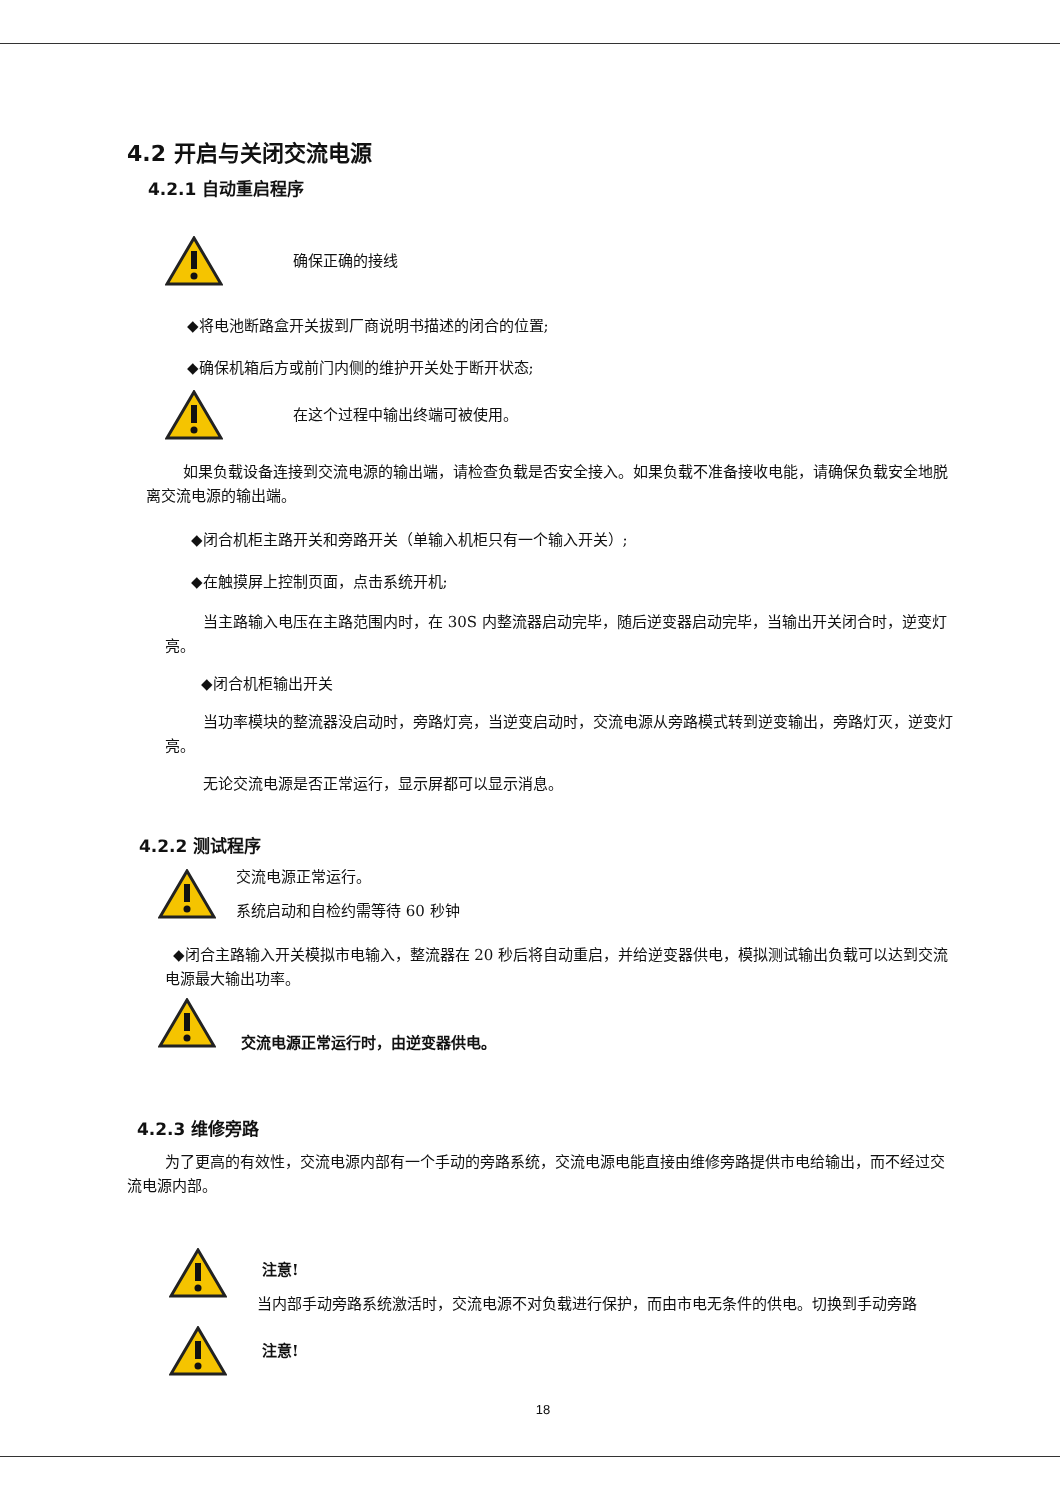4.2 开启与关闭交流电源
4.2.1 自动重启程序
确保正确的接线
◆将电池断路盒开关拔到厂商说明书描述的闭合的位置;
◆确保机箱后方或前门内侧的维护开关处于断开状态;
在这个过程中输出终端可被使用。
如果负载设备连接到交流电源的输出端，请检查负载是否安全接入。如果负载不准备接收电能，请确保负载安全地脱离交流电源的输出端。
◆闭合机柜主路开关和旁路开关（单输入机柜只有一个输入开关）;
◆在触摸屏上控制页面，点击系统开机;
当主路输入电压在主路范围内时，在 30S 内整流器启动完毕，随后逆变器启动完毕，当输出开关闭合时，逆变灯亮。
◆闭合机柜输出开关
当功率模块的整流器没启动时，旁路灯亮，当逆变启动时，交流电源从旁路模式转到逆变输出，旁路灯灭，逆变灯亮。
无论交流电源是否正常运行，显示屏都可以显示消息。
4.2.2 测试程序
交流电源正常运行。
系统启动和自检约需等待 60 秒钟
◆闭合主路输入开关模拟市电输入，整流器在 20 秒后将自动重启，并给逆变器供电，模拟测试输出负载可以达到交流电源最大输出功率。
交流电源正常运行时，由逆变器供电。
4.2.3 维修旁路
为了更高的有效性，交流电源内部有一个手动的旁路系统，交流电源电能直接由维修旁路提供市电给输出，而不经过交流电源内部。
注意!
当内部手动旁路系统激活时，交流电源不对负载进行保护，而由市电无条件的供电。切换到手动旁路
注意!
18